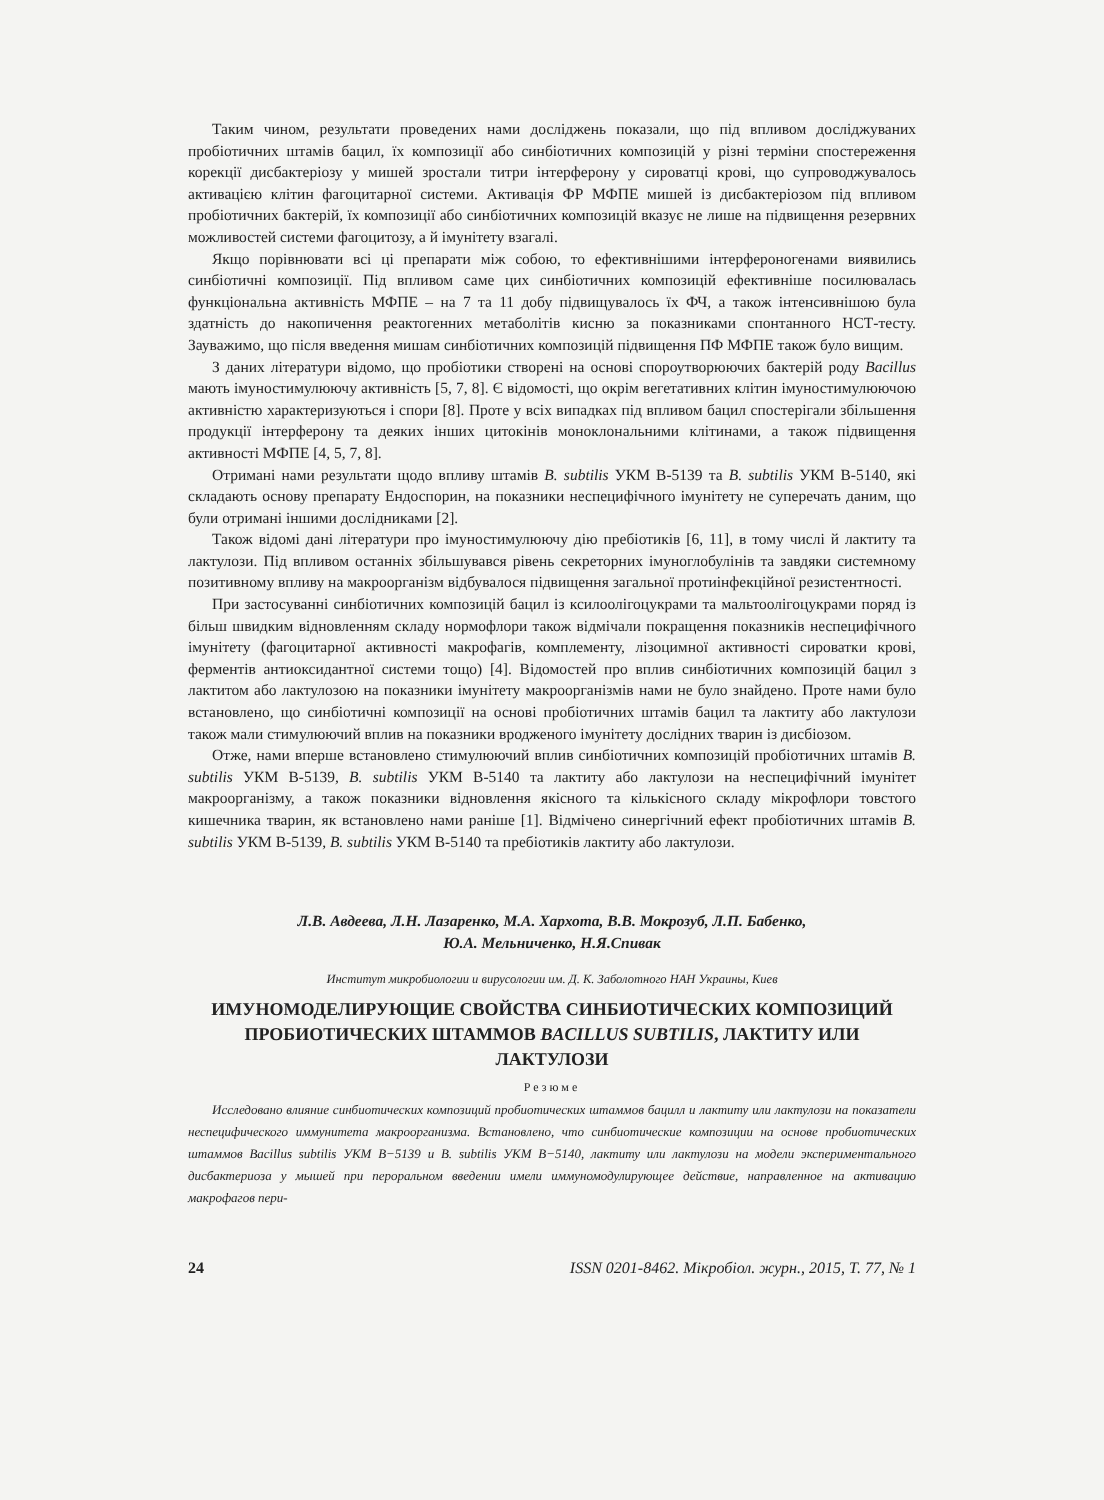Таким чином, результати проведених нами досліджень показали, що під впливом досліджуваних пробіотичних штамів бацил, їх композиції або синбіотичних композицій у різні терміни спостереження корекції дисбактеріозу у мишей зростали титри інтерферону у сироватці крові, що супроводжувалось активацією клітин фагоцитарної системи. Активація ФР МФПЕ мишей із дисбактеріозом під впливом пробіотичних бактерій, їх композиції або синбіотичних композицій вказує не лише на підвищення резервних можливостей системи фагоцитозу, а й імунітету взагалі.
Якщо порівнювати всі ці препарати між собою, то ефективнішими інтерфероногенами виявились синбіотичні композиції. Під впливом саме цих синбіотичних композицій ефективніше посилювалась функціональна активність МФПЕ – на 7 та 11 добу підвищувалось їх ФЧ, а також інтенсивнішою була здатність до накопичення реактогенних метаболітів кисню за показниками спонтанного НСТ-тесту. Зауважимо, що після введення мишам синбіотичних композицій підвищення ПФ МФПЕ також було вищим.
З даних літератури відомо, що пробіотики створені на основі спороутворюючих бактерій роду Bacillus мають імуностимулюючу активність [5, 7, 8]. Є відомості, що окрім вегетативних клітин імуностимулюючою активністю характеризуються і спори [8]. Проте у всіх випадках під впливом бацил спостерігали збільшення продукції інтерферону та деяких інших цитокінів моноклональними клітинами, а також підвищення активності МФПЕ [4, 5, 7, 8].
Отримані нами результати щодо впливу штамів B. subtilis УКМ В-5139 та B. subtilis УКМ В-5140, які складають основу препарату Ендоспорин, на показники неспецифічного імунітету не суперечать даним, що були отримані іншими дослідниками [2].
Також відомі дані літератури про імуностимулюючу дію пребіотиків [6, 11], в тому числі й лактиту та лактулози. Під впливом останніх збільшувався рівень секреторних імуноглобулінів та завдяки системному позитивному впливу на макроорганізм відбувалося підвищення загальної протиінфекційної резистентності.
При застосуванні синбіотичних композицій бацил із ксилоолігоцукрами та мальтоолігоцукрами поряд із більш швидким відновленням складу нормофлори також відмічали покращення показників неспецифічного імунітету (фагоцитарної активності макрофагів, комплементу, лізоцимної активності сироватки крові, ферментів антиоксидантної системи тощо) [4]. Відомостей про вплив синбіотичних композицій бацил з лактитом або лактулозою на показники імунітету макроорганізмів нами не було знайдено. Проте нами було встановлено, що синбіотичні композиції на основі пробіотичних штамів бацил та лактиту або лактулози також мали стимулюючий вплив на показники вродженого імунітету дослідних тварин із дисбіозом.
Отже, нами вперше встановлено стимулюючий вплив синбіотичних композицій пробіотичних штамів B. subtilis УКМ В-5139, B. subtilis УКМ В-5140 та лактиту або лактулози на неспецифічний імунітет макроорганізму, а також показники відновлення якісного та кількісного складу мікрофлори товстого кишечника тварин, як встановлено нами раніше [1]. Відмічено синергічний ефект пробіотичних штамів B. subtilis УКМ В-5139, B. subtilis УКМ В-5140 та пребіотиків лактиту або лактулози.
Л.В. Авдеева, Л.Н. Лазаренко, М.А. Хархота, В.В. Мокрозуб, Л.П. Бабенко,
Ю.А. Мельниченко, Н.Я.Спивак
Институт микробиологии и вирусологии им. Д. К. Заболотного НАН Украины, Киев
ИМУНОМОДЕЛИРУЮЩИЕ СВОЙСТВА СИНБИОТИЧЕСКИХ КОМПОЗИЦИЙ ПРОБИОТИЧЕСКИХ ШТАММОВ BACILLUS SUBTILIS, ЛАКТИТУ ИЛИ ЛАКТУЛОЗИ
Резюме
Исследовано влияние синбиотических композиций пробиотических штаммов бацилл и лактиту или лактулози на показатели неспецифического иммунитета макроорганизма. Встановлено, что синбиотические композиции на основе пробиотических штаммов Bacillus subtilis УКМ В−5139 и B. subtilis УКМ В−5140, лактиту или лактулози на модели экспериментального дисбактериоза у мышей при пероральном введении имели иммуномодулирующее действие, направленное на активацию макрофагов пери-
24 ISSN 0201-8462. Мікробіол. журн., 2015, Т. 77, № 1